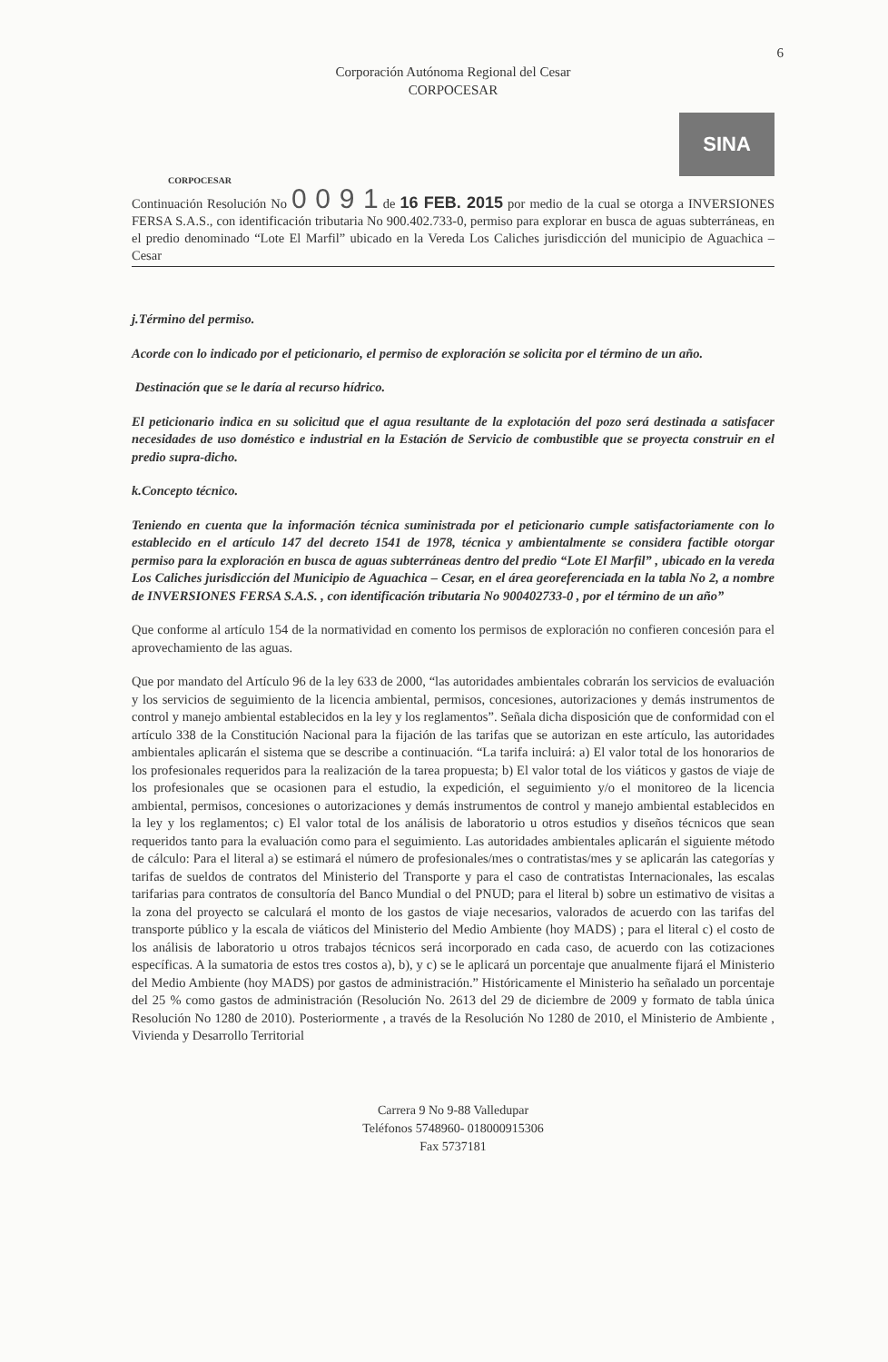6
Corporación Autónoma Regional del Cesar
CORPOCESAR
CORPOCESAR
SINA
Continuación Resolución No 0 0 9 1 de 16 FEB. 2015 por medio de la cual se otorga a INVERSIONES FERSA S.A.S., con identificación tributaria No 900.402.733-0, permiso para explorar en busca de aguas subterráneas, en el predio denominado “Lote El Marfil” ubicado en la Vereda Los Caliches jurisdicción del municipio de Aguachica – Cesar
j.Término del permiso.
Acorde con lo indicado por el peticionario, el permiso de exploración se solicita por el término de un año.
Destinación que se le daría al recurso hídrico.
El peticionario indica en su solicitud que el agua resultante de la explotación del pozo será destinada a satisfacer necesidades de uso doméstico e industrial en la Estación de Servicio de combustible que se proyecta construir en el predio supra-dicho.
k.Concepto técnico.
Teniendo en cuenta que la información técnica suministrada por el peticionario cumple satisfactoriamente con lo establecido en el artículo 147 del decreto 1541 de 1978, técnica y ambientalmente se considera factible otorgar permiso para la exploración en busca de aguas subterráneas dentro del predio “Lote El Marfil” , ubicado en la vereda Los Caliches jurisdicción del Municipio de Aguachica – Cesar, en el área georeferenciada en la tabla No 2, a nombre de INVERSIONES FERSA S.A.S. , con identificación tributaria No 900402733-0 , por el término de un año”
Que conforme al artículo 154 de la normatividad en comento los permisos de exploración no confieren concesión para el aprovechamiento de las aguas.
Que por mandato del Artículo 96 de la ley 633 de 2000, “las autoridades ambientales cobrarán los servicios de evaluación y los servicios de seguimiento de la licencia ambiental, permisos, concesiones, autorizaciones y demás instrumentos de control y manejo ambiental establecidos en la ley y los reglamentos”. Señala dicha disposición que de conformidad con el artículo 338 de la Constitución Nacional para la fijación de las tarifas que se autorizan en este artículo, las autoridades ambientales aplicarán el sistema que se describe a continuación. “La tarifa incluirá: a) El valor total de los honorarios de los profesionales requeridos para la realización de la tarea propuesta; b) El valor total de los viáticos y gastos de viaje de los profesionales que se ocasionen para el estudio, la expedición, el seguimiento y/o el monitoreo de la licencia ambiental, permisos, concesiones o autorizaciones y demás instrumentos de control y manejo ambiental establecidos en la ley y los reglamentos; c) El valor total de los análisis de laboratorio u otros estudios y diseños técnicos que sean requeridos tanto para la evaluación como para el seguimiento. Las autoridades ambientales aplicarán el siguiente método de cálculo: Para el literal a) se estimará el número de profesionales/mes o contratistas/mes y se aplicarán las categorías y tarifas de sueldos de contratos del Ministerio del Transporte y para el caso de contratistas Internacionales, las escalas tarifarias para contratos de consultoría del Banco Mundial o del PNUD; para el literal b) sobre un estimativo de visitas a la zona del proyecto se calculará el monto de los gastos de viaje necesarios, valorados de acuerdo con las tarifas del transporte público y la escala de viáticos del Ministerio del Medio Ambiente (hoy MADS) ; para el literal c) el costo de los análisis de laboratorio u otros trabajos técnicos será incorporado en cada caso, de acuerdo con las cotizaciones específicas. A la sumatoria de estos tres costos a), b), y c) se le aplicará un porcentaje que anualmente fijará el Ministerio del Medio Ambiente (hoy MADS) por gastos de administración.” Históricamente el Ministerio ha señalado un porcentaje del 25 % como gastos de administración (Resolución No. 2613 del 29 de diciembre de 2009 y formato de tabla única Resolución No 1280 de 2010). Posteriormente , a través de la Resolución No 1280 de 2010, el Ministerio de Ambiente , Vivienda y Desarrollo Territorial
Carrera 9 No 9-88 Valledupar
Teléfonos 5748960- 018000915306
Fax 5737181